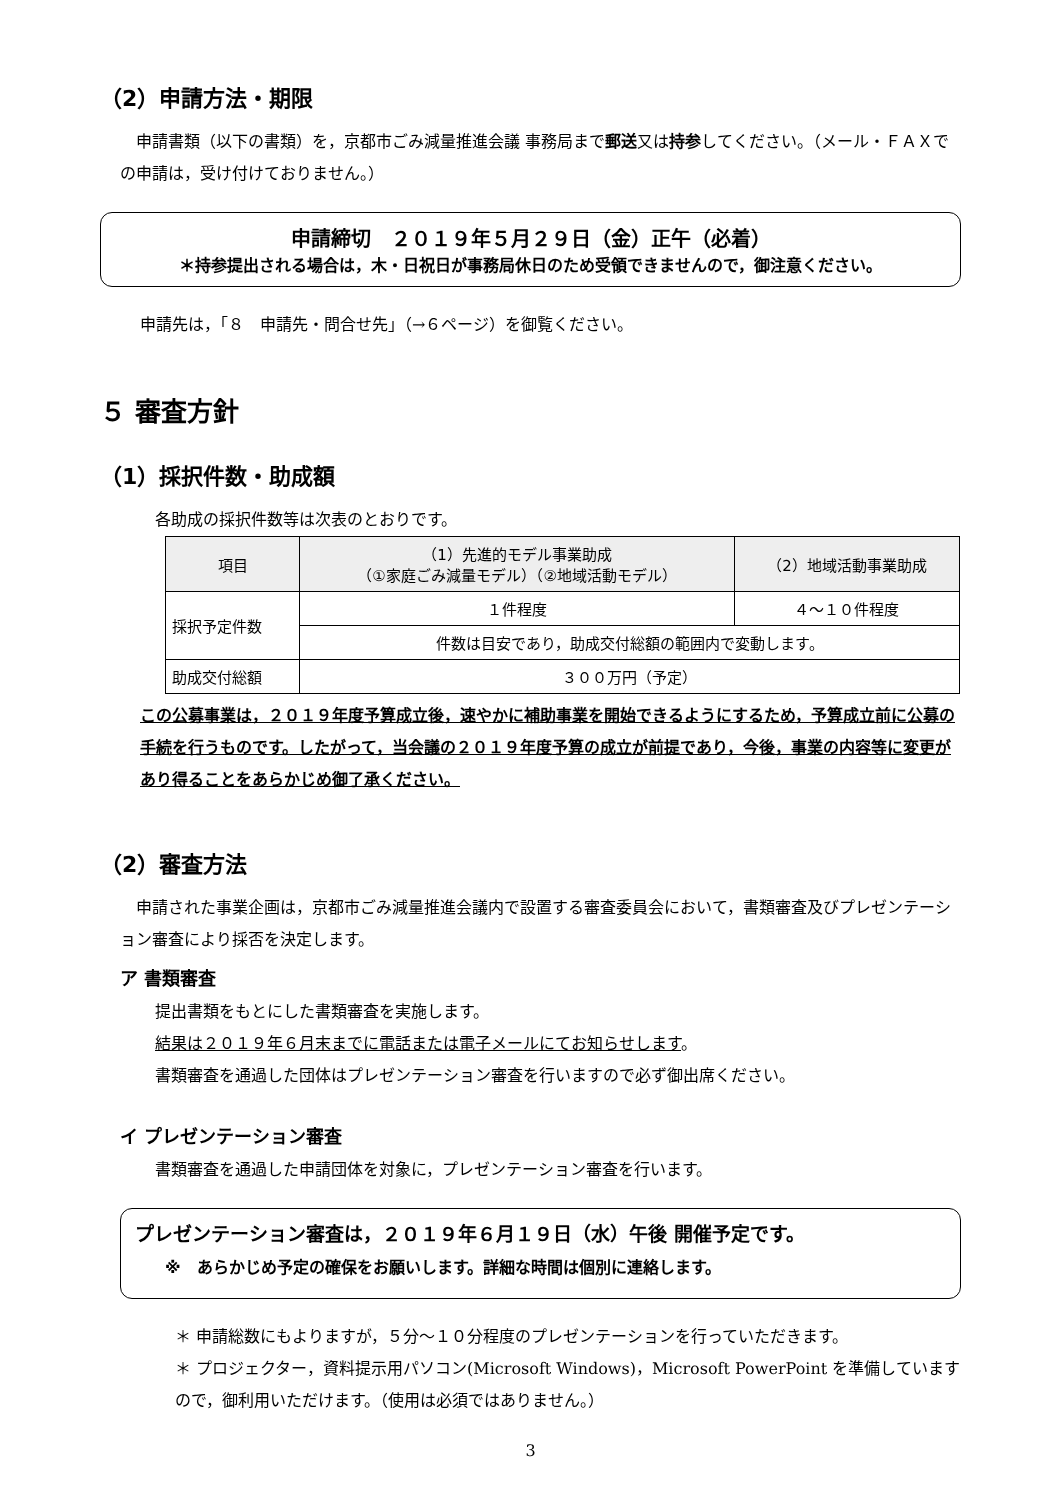（2）申請方法・期限
申請書類（以下の書類）を，京都市ごみ減量推進会議 事務局まで郵送又は持参してください。（メール・ＦＡＸでの申請は，受け付けておりません。）
申請締切　２０１９年５月２９日（金）正午（必着）
＊持参提出される場合は，木・日祝日が事務局休日のため受領できませんので，御注意ください。
申請先は，「８　申請先・問合せ先」（→６ページ）を御覧ください。
５ 審査方針
（1）採択件数・助成額
各助成の採択件数等は次表のとおりです。
| 項目 | （1）先進的モデル事業助成 （①家庭ごみ減量モデル）（②地域活動モデル） | （2）地域活動事業助成 |
| --- | --- | --- |
| 採択予定件数 | １件程度 | ４～１０件程度 |
| | 件数は目安であり，助成交付総額の範囲内で変動します。 | |
| 助成交付総額 | ３００万円（予定） | |
この公募事業は，２０１９年度予算成立後，速やかに補助事業を開始できるようにするため，予算成立前に公募の手続を行うものです。したがって，当会議の２０１９年度予算の成立が前提であり，今後，事業の内容等に変更があり得ることをあらかじめ御了承ください。
（2）審査方法
申請された事業企画は，京都市ごみ減量推進会議内で設置する審査委員会において，書類審査及びプレゼンテーション審査により採否を決定します。
ア 書類審査
提出書類をもとにした書類審査を実施します。
結果は２０１９年６月末までに電話または電子メールにてお知らせします。
書類審査を通過した団体はプレゼンテーション審査を行いますので必ず御出席ください。
イ プレゼンテーション審査
書類審査を通過した申請団体を対象に，プレゼンテーション審査を行います。
プレゼンテーション審査は，２０１９年６月１９日（水）午後 開催予定です。
※　あらかじめ予定の確保をお願いします。詳細な時間は個別に連絡します。
＊ 申請総数にもよりますが，５分～１０分程度のプレゼンテーションを行っていただきます。
＊ プロジェクター，資料提示用パソコン(Microsoft Windows)，Microsoft PowerPoint を準備していますので，御利用いただけます。（使用は必須ではありません。）
3